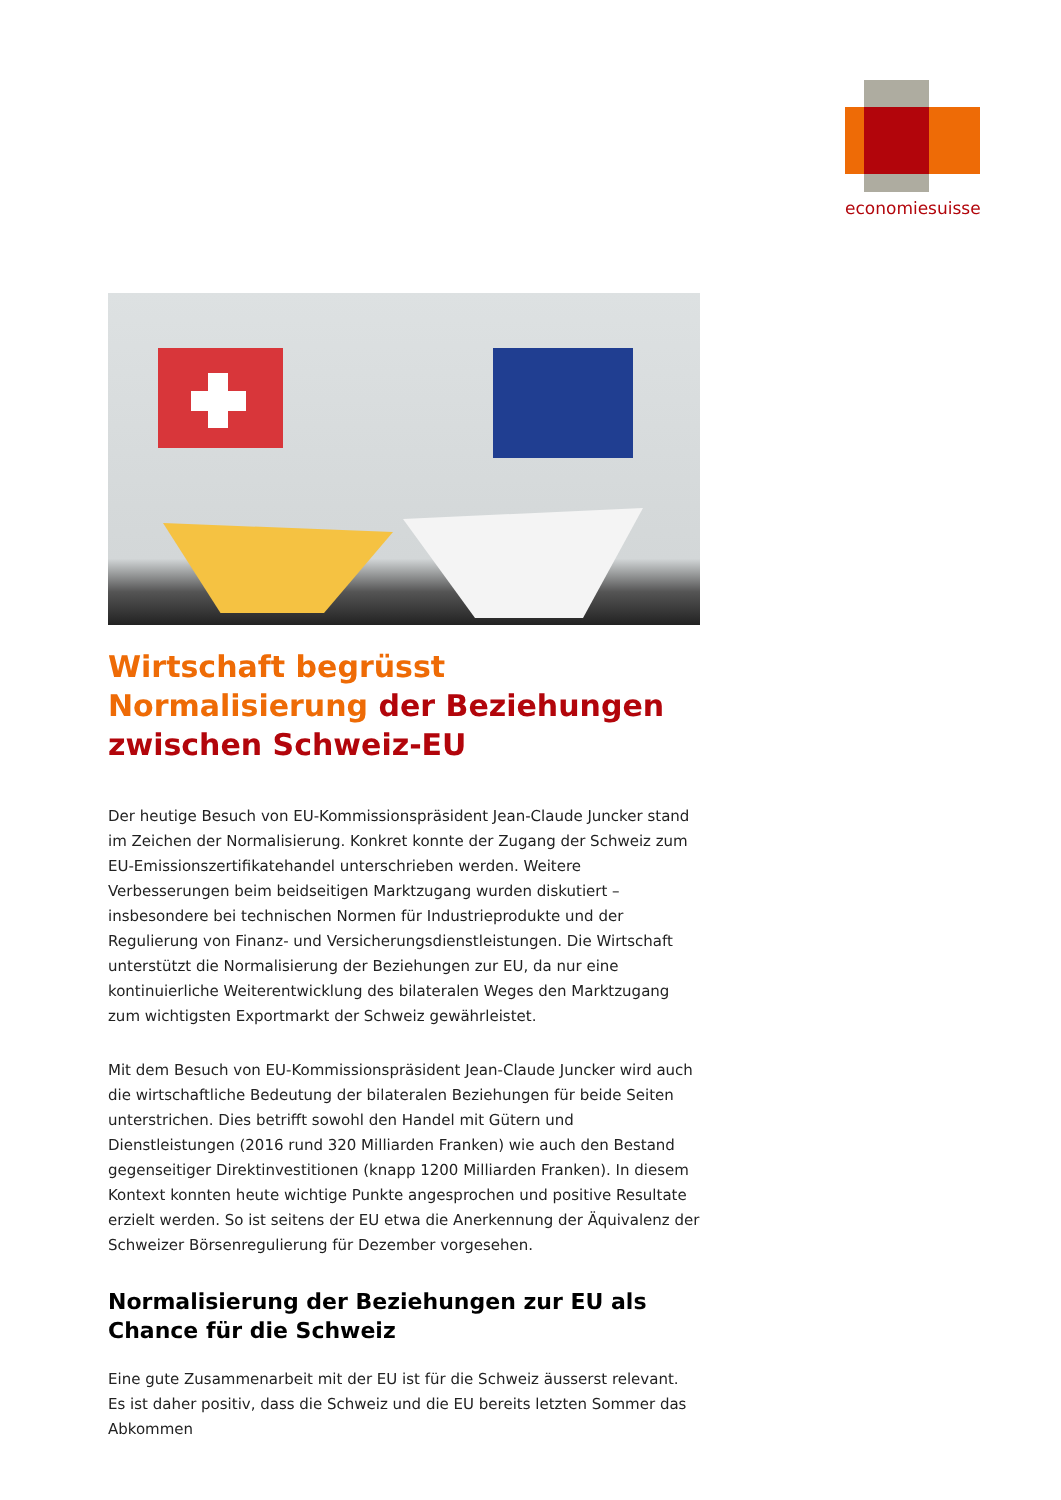economiesuisse
Wirtschaft begrüsst Normalisierung der Beziehungen zwischen Schweiz-EU
Der heutige Besuch von EU-Kommissionspräsident Jean-Claude Juncker stand im Zeichen der Normalisierung. Konkret konnte der Zugang der Schweiz zum EU-Emissionszertifikatehandel unterschrieben werden. Weitere Verbesserungen beim beidseitigen Marktzugang wurden diskutiert – insbesondere bei technischen Normen für Industrieprodukte und der Regulierung von Finanz- und Versicherungsdienstleistungen. Die Wirtschaft unterstützt die Normalisierung der Beziehungen zur EU, da nur eine kontinuierliche Weiterentwicklung des bilateralen Weges den Marktzugang zum wichtigsten Exportmarkt der Schweiz gewährleistet.
Mit dem Besuch von EU-Kommissionspräsident Jean-Claude Juncker wird auch die wirtschaftliche Bedeutung der bilateralen Beziehungen für beide Seiten unterstrichen. Dies betrifft sowohl den Handel mit Gütern und Dienstleistungen (2016 rund 320 Milliarden Franken) wie auch den Bestand gegenseitiger Direktinvestitionen (knapp 1200 Milliarden Franken). In diesem Kontext konnten heute wichtige Punkte angesprochen und positive Resultate erzielt werden. So ist seitens der EU etwa die Anerkennung der Äquivalenz der Schweizer Börsenregulierung für Dezember vorgesehen.
Normalisierung der Beziehungen zur EU als Chance für die Schweiz
Eine gute Zusammenarbeit mit der EU ist für die Schweiz äusserst relevant. Es ist daher positiv, dass die Schweiz und die EU bereits letzten Sommer das Abkommen